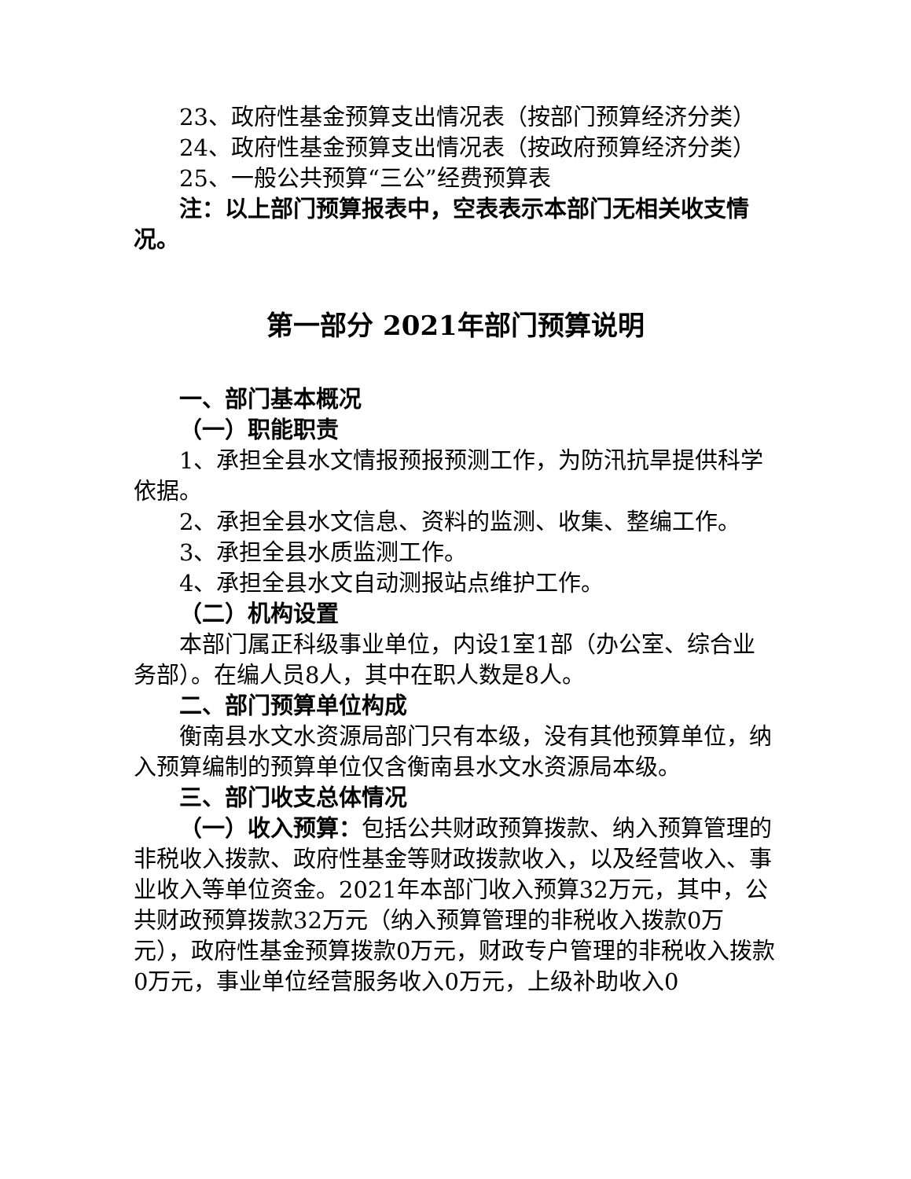23、政府性基金预算支出情况表（按部门预算经济分类）
24、政府性基金预算支出情况表（按政府预算经济分类）
25、一般公共预算“三公”经费预算表
注：以上部门预算报表中，空表表示本部门无相关收支情况。
第一部分 2021年部门预算说明
一、部门基本概况
（一）职能职责
1、承担全县水文情报预报预测工作，为防汛抗旱提供科学依据。
2、承担全县水文信息、资料的监测、收集、整编工作。
3、承担全县水质监测工作。
4、承担全县水文自动测报站点维护工作。
（二）机构设置
本部门属正科级事业单位，内设1室1部（办公室、综合业务部）。在编人员8人，其中在职人数是8人。
二、部门预算单位构成
衡南县水文水资源局部门只有本级，没有其他预算单位，纳入预算编制的预算单位仅含衡南县水文水资源局本级。
三、部门收支总体情况
（一）收入预算：包括公共财政预算拨款、纳入预算管理的非税收入拨款、政府性基金等财政拨款收入，以及经营收入、事业收入等单位资金。2021年本部门收入预算32万元，其中，公共财政预算拨款32万元（纳入预算管理的非税收入拨款0万元），政府性基金预算拨款0万元，财政专户管理的非税收入拨款0万元，事业单位经营服务收入0万元，上级补助收入0